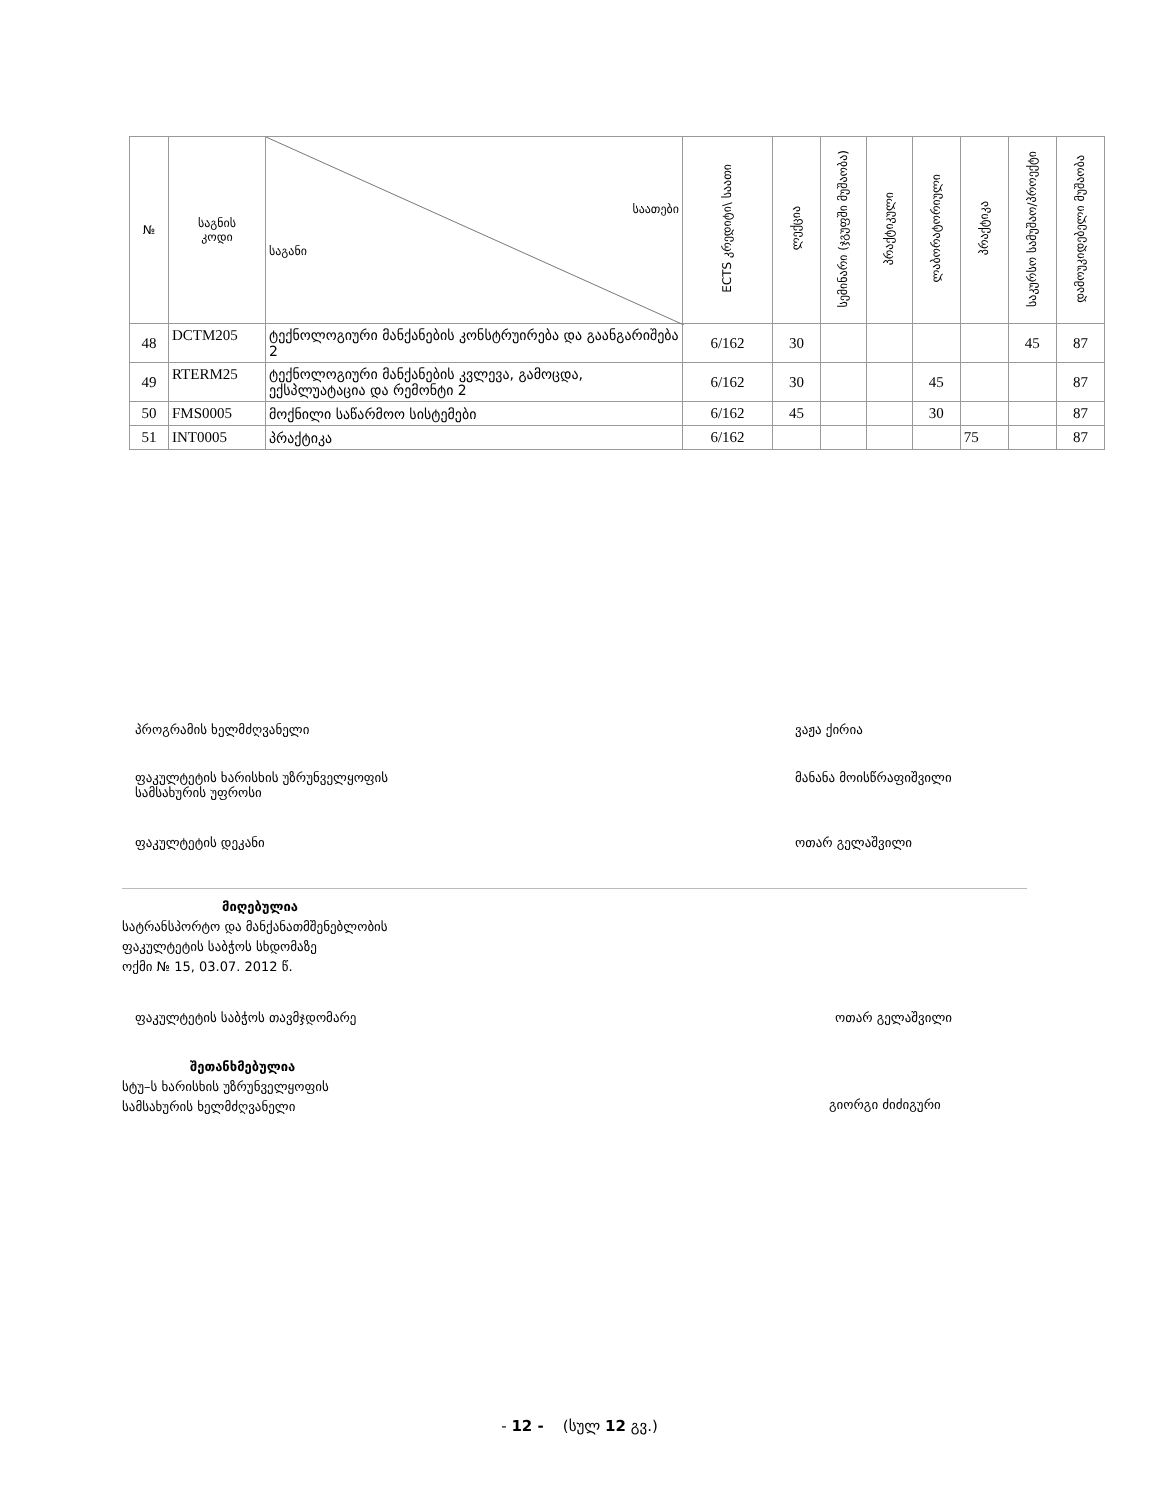| № | საგნის კოდი | საათები საგანი | ECTS კრედიტი\ საათი | ლექცია | სემინარი (ჯგუფში მუშაობა) | პრაქტიკული | ლაბორატორიული | პრაქტიკა | საკურსო სამუშაო/პროექტი | დამოუკიდებელი მუშაობა |
| --- | --- | --- | --- | --- | --- | --- | --- | --- | --- | --- |
| 48 | DCTM205 | ტექნოლოგიური მანქანების კონსტრუირება და გაანგარიშება 2 | 6/162 | 30 | | | | | 45 | 87 |
| 49 | RTERM25 | ტექნოლოგიური მანქანების კვლევა, გამოცდა, ექსპლუატაცია და რემონტი 2 | 6/162 | 30 | | | 45 | | | 87 |
| 50 | FMS0005 | მოქნილი საწარმოო სისტემები | 6/162 | 45 | | | 30 | | | 87 |
| 51 | INT0005 | პრაქტიკა | 6/162 | | | | | 75 | | 87 |
პროგრამის ხელმძღვანელი ვაჟა ქირია
ფაკულტეტის ხარისხის უზრუნველყოფის
სამსახურის უფროსი მანანა მოისწრაფიშვილი
ფაკულტეტის დეკანი ოთარ გელაშვილი
მიღებულია
სატრანსპორტო და მანქანათმშენებლობის
ფაკულტეტის საბჭოს სხდომაზე
ოქმი № 15, 03.07. 2012 წ.
ფაკულტეტის საბჭოს თავმჯდომარე ოთარ გელაშვილი
შეთანხმებულია
სტუ–ს ხარისხის უზრუნველყოფის
სამსახურის ხელმძღვანელი
გიორგი ძიძიგური
- 12 - (სულ 12 გვ.)